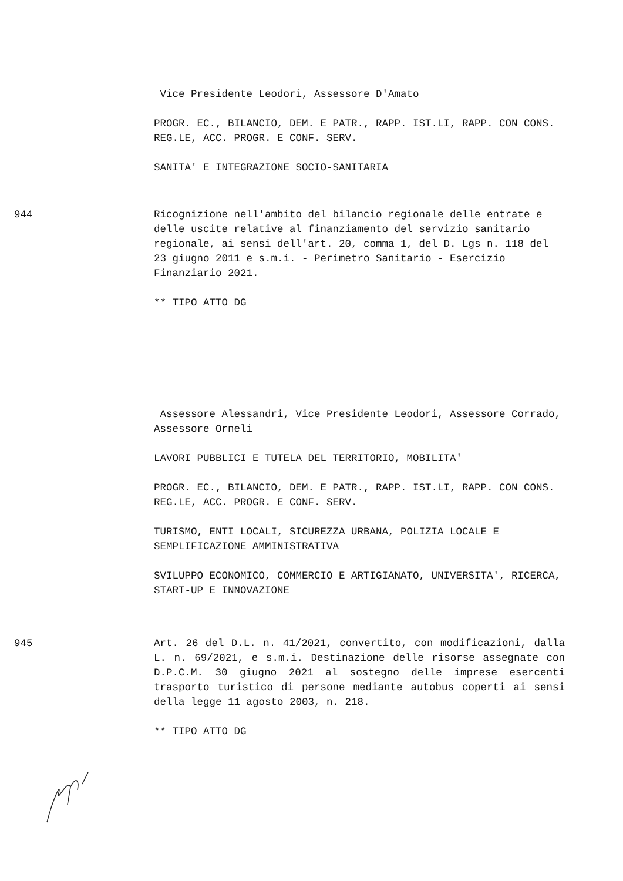Vice Presidente Leodori, Assessore D'Amato
PROGR. EC., BILANCIO, DEM. E PATR., RAPP. IST.LI, RAPP. CON CONS. REG.LE, ACC. PROGR. E CONF. SERV.
SANITA' E INTEGRAZIONE SOCIO-SANITARIA
944 Ricognizione nell'ambito del bilancio regionale delle entrate e delle uscite relative al finanziamento del servizio sanitario regionale, ai sensi dell'art. 20, comma 1, del D. Lgs n. 118 del 23 giugno 2011 e s.m.i. - Perimetro Sanitario - Esercizio Finanziario 2021.
** TIPO ATTO DG
Assessore Alessandri, Vice Presidente Leodori, Assessore Corrado, Assessore Orneli
LAVORI PUBBLICI E TUTELA DEL TERRITORIO, MOBILITA'
PROGR. EC., BILANCIO, DEM. E PATR., RAPP. IST.LI, RAPP. CON CONS. REG.LE, ACC. PROGR. E CONF. SERV.
TURISMO, ENTI LOCALI, SICUREZZA URBANA, POLIZIA LOCALE E SEMPLIFICAZIONE AMMINISTRATIVA
SVILUPPO ECONOMICO, COMMERCIO E ARTIGIANATO, UNIVERSITA', RICERCA, START-UP E INNOVAZIONE
945 Art. 26 del D.L. n. 41/2021, convertito, con modificazioni, dalla L. n. 69/2021, e s.m.i. Destinazione delle risorse assegnate con D.P.C.M. 30 giugno 2021 al sostegno delle imprese esercenti trasporto turistico di persone mediante autobus coperti ai sensi della legge 11 agosto 2003, n. 218.
** TIPO ATTO DG